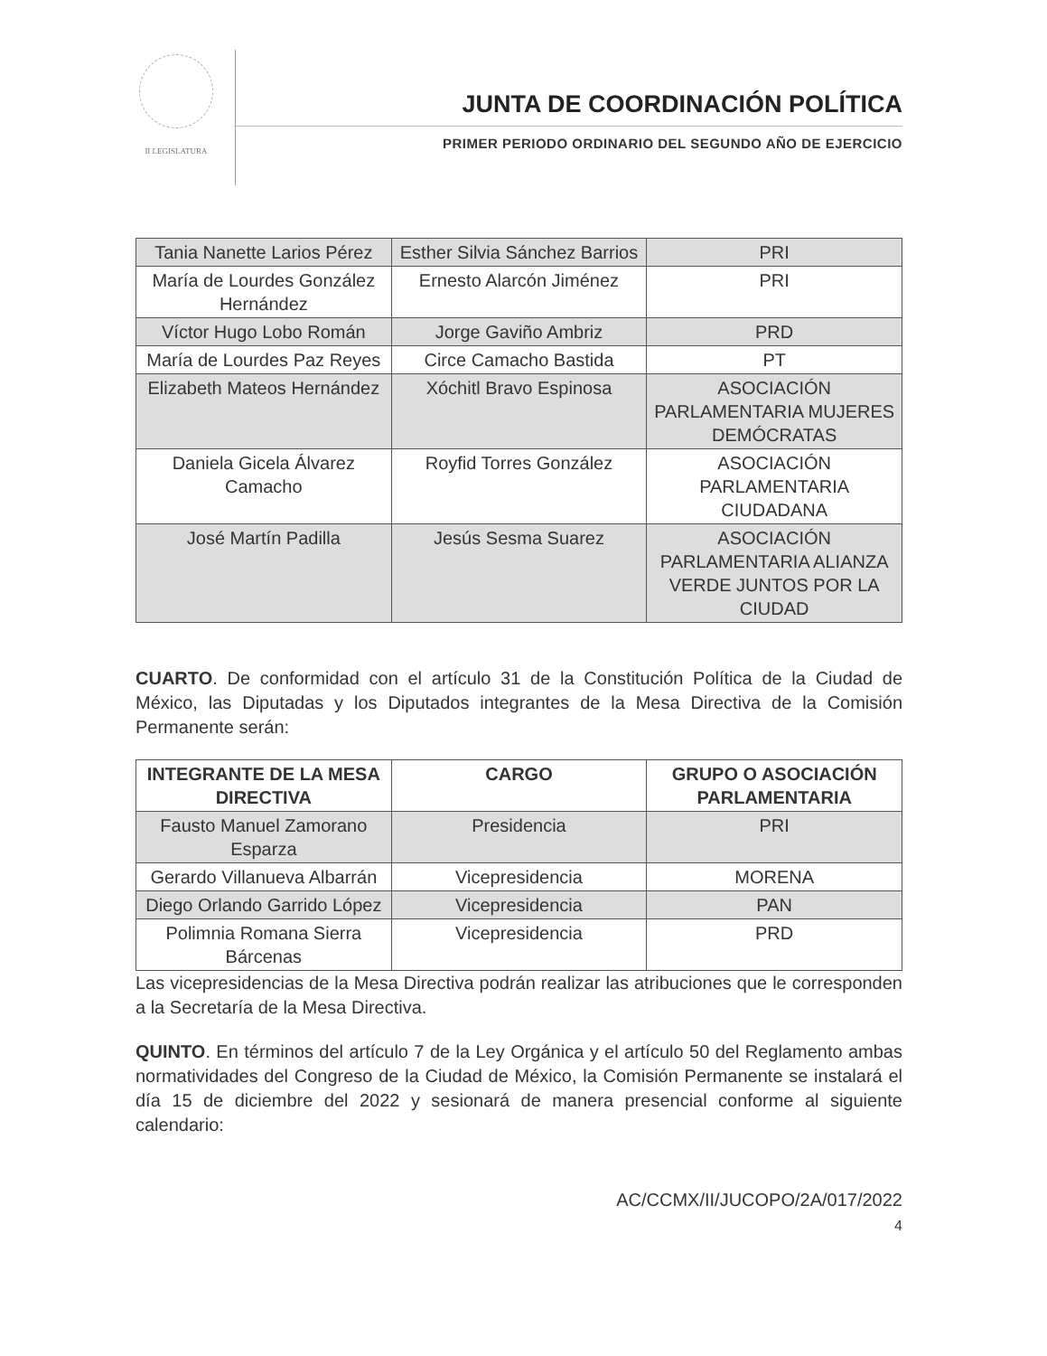II LEGISLATURA
JUNTA DE COORDINACIÓN POLÍTICA
PRIMER PERIODO ORDINARIO DEL SEGUNDO AÑO DE EJERCICIO
| Tania Nanette Larios Pérez | Esther Silvia Sánchez Barrios | PRI |
| María de Lourdes González Hernández | Ernesto Alarcón Jiménez | PRI |
| Víctor Hugo Lobo Román | Jorge Gaviño Ambriz | PRD |
| María de Lourdes Paz Reyes | Circe Camacho Bastida | PT |
| Elizabeth Mateos Hernández | Xóchitl Bravo Espinosa | ASOCIACIÓN PARLAMENTARIA MUJERES DEMÓCRATAS |
| Daniela Gicela Álvarez Camacho | Royfid Torres González | ASOCIACIÓN PARLAMENTARIA CIUDADANA |
| José Martín Padilla | Jesús Sesma Suarez | ASOCIACIÓN PARLAMENTARIA ALIANZA VERDE JUNTOS POR LA CIUDAD |
CUARTO. De conformidad con el artículo 31 de la Constitución Política de la Ciudad de México, las Diputadas y los Diputados integrantes de la Mesa Directiva de la Comisión Permanente serán:
| INTEGRANTE DE LA MESA DIRECTIVA | CARGO | GRUPO O ASOCIACIÓN PARLAMENTARIA |
| --- | --- | --- |
| Fausto Manuel Zamorano Esparza | Presidencia | PRI |
| Gerardo Villanueva Albarrán | Vicepresidencia | MORENA |
| Diego Orlando Garrido López | Vicepresidencia | PAN |
| Polimnia Romana Sierra Bárcenas | Vicepresidencia | PRD |
Las vicepresidencias de la Mesa Directiva podrán realizar las atribuciones que le corresponden a la Secretaría de la Mesa Directiva.
QUINTO. En términos del artículo 7 de la Ley Orgánica y el artículo 50 del Reglamento ambas normatividades del Congreso de la Ciudad de México, la Comisión Permanente se instalará el día 15 de diciembre del 2022 y sesionará de manera presencial conforme al siguiente calendario:
AC/CCMX/II/JUCOPO/2A/017/2022
4